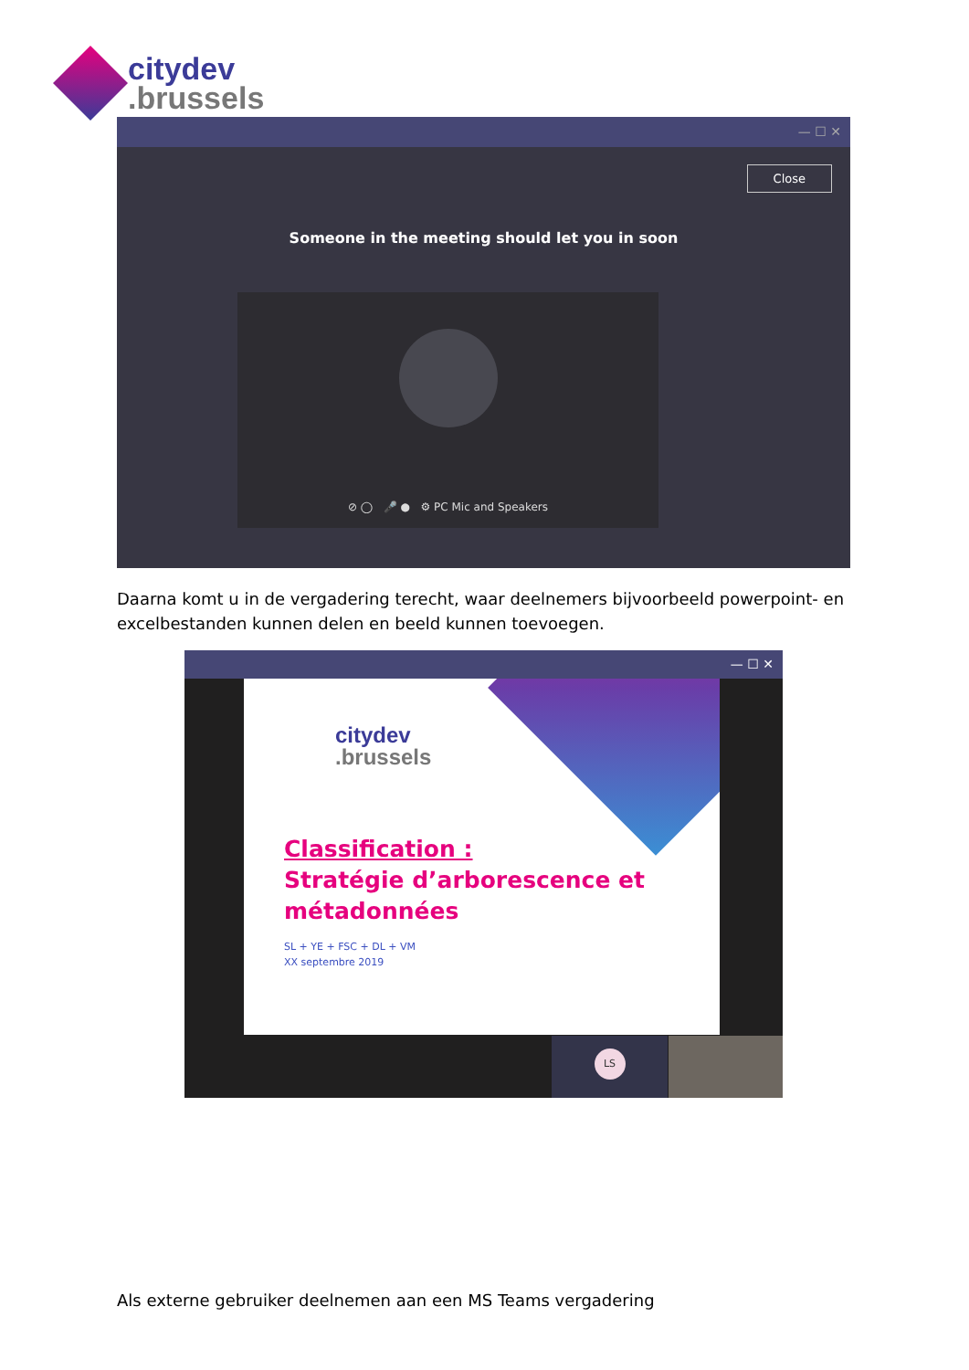citydev
.brussels
— ☐ ✕
Close
Someone in the meeting should let you in soon
⊘ ◯ 🎤 ● ⚙ PC Mic and Speakers
Daarna komt u in de vergadering terecht, waar deelnemers bijvoorbeeld powerpoint- en excelbestanden kunnen delen en beeld kunnen toevoegen.
— ☐ ✕
citydev
.brussels
Classification :
Stratégie d’arborescence et
métadonnées
SL + YE + FSC + DL + VM
XX septembre 2019
LS
Als externe gebruiker deelnemen aan een MS Teams vergadering